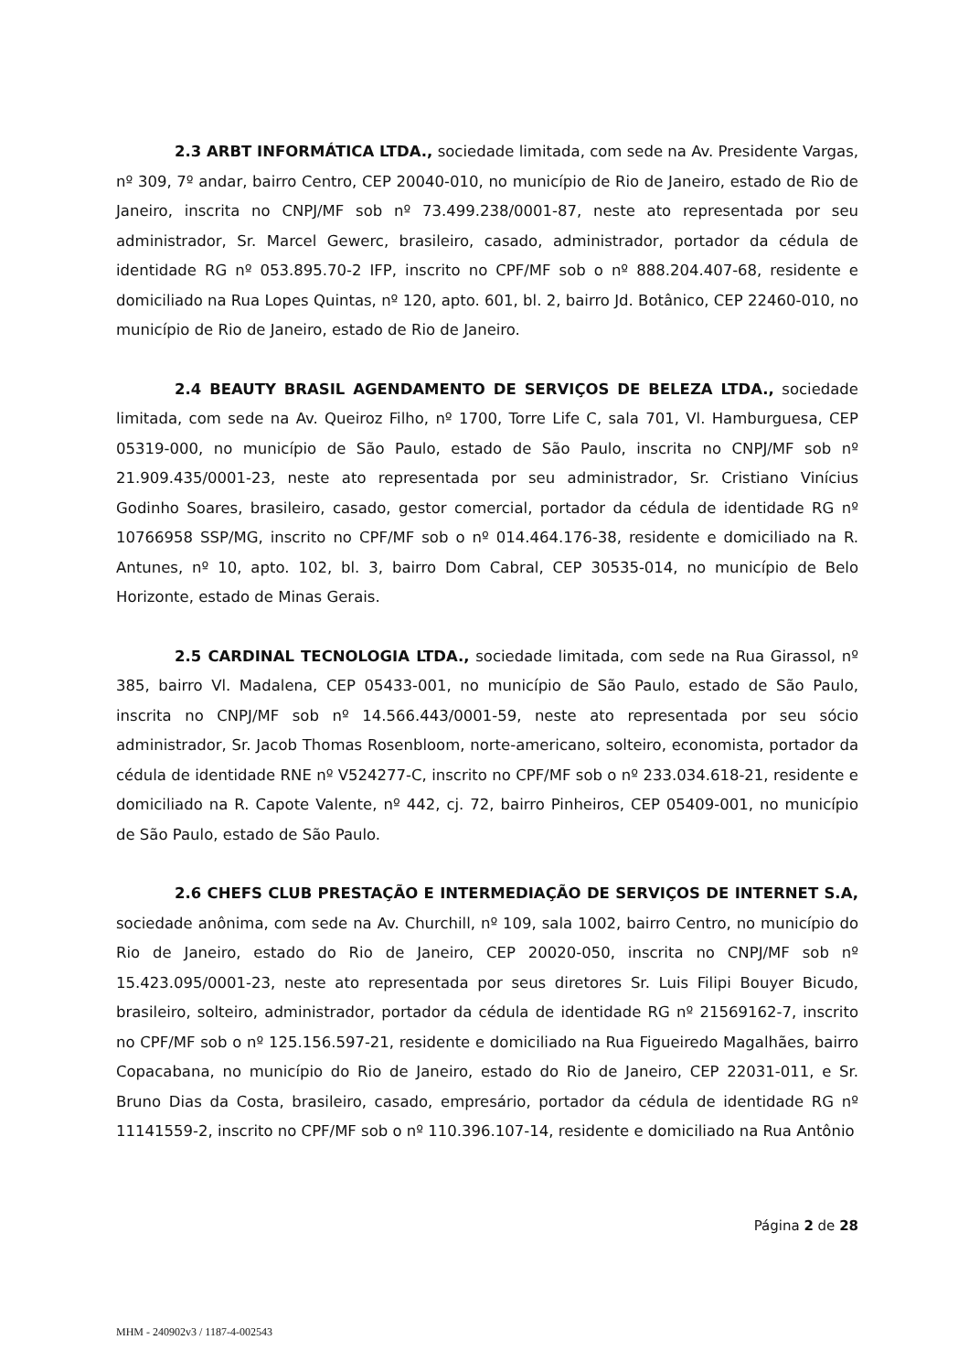2.3 ARBT INFORMÁTICA LTDA., sociedade limitada, com sede na Av. Presidente Vargas, nº 309, 7º andar, bairro Centro, CEP 20040-010, no município de Rio de Janeiro, estado de Rio de Janeiro, inscrita no CNPJ/MF sob nº 73.499.238/0001-87, neste ato representada por seu administrador, Sr. Marcel Gewerc, brasileiro, casado, administrador, portador da cédula de identidade RG nº 053.895.70-2 IFP, inscrito no CPF/MF sob o nº 888.204.407-68, residente e domiciliado na Rua Lopes Quintas, nº 120, apto. 601, bl. 2, bairro Jd. Botânico, CEP 22460-010, no município de Rio de Janeiro, estado de Rio de Janeiro.
2.4 BEAUTY BRASIL AGENDAMENTO DE SERVIÇOS DE BELEZA LTDA., sociedade limitada, com sede na Av. Queiroz Filho, nº 1700, Torre Life C, sala 701, Vl. Hamburguesa, CEP 05319-000, no município de São Paulo, estado de São Paulo, inscrita no CNPJ/MF sob nº 21.909.435/0001-23, neste ato representada por seu administrador, Sr. Cristiano Vinícius Godinho Soares, brasileiro, casado, gestor comercial, portador da cédula de identidade RG nº 10766958 SSP/MG, inscrito no CPF/MF sob o nº 014.464.176-38, residente e domiciliado na R. Antunes, nº 10, apto. 102, bl. 3, bairro Dom Cabral, CEP 30535-014, no município de Belo Horizonte, estado de Minas Gerais.
2.5 CARDINAL TECNOLOGIA LTDA., sociedade limitada, com sede na Rua Girassol, nº 385, bairro Vl. Madalena, CEP 05433-001, no município de São Paulo, estado de São Paulo, inscrita no CNPJ/MF sob nº 14.566.443/0001-59, neste ato representada por seu sócio administrador, Sr. Jacob Thomas Rosenbloom, norte-americano, solteiro, economista, portador da cédula de identidade RNE nº V524277-C, inscrito no CPF/MF sob o nº 233.034.618-21, residente e domiciliado na R. Capote Valente, nº 442, cj. 72, bairro Pinheiros, CEP 05409-001, no município de São Paulo, estado de São Paulo.
2.6 CHEFS CLUB PRESTAÇÃO E INTERMEDIAÇÃO DE SERVIÇOS DE INTERNET S.A, sociedade anônima, com sede na Av. Churchill, nº 109, sala 1002, bairro Centro, no município do Rio de Janeiro, estado do Rio de Janeiro, CEP 20020-050, inscrita no CNPJ/MF sob nº 15.423.095/0001-23, neste ato representada por seus diretores Sr. Luis Filipi Bouyer Bicudo, brasileiro, solteiro, administrador, portador da cédula de identidade RG nº 21569162-7, inscrito no CPF/MF sob o nº 125.156.597-21, residente e domiciliado na Rua Figueiredo Magalhães, bairro Copacabana, no município do Rio de Janeiro, estado do Rio de Janeiro, CEP 22031-011, e Sr. Bruno Dias da Costa, brasileiro, casado, empresário, portador da cédula de identidade RG nº 11141559-2, inscrito no CPF/MF sob o nº 110.396.107-14, residente e domiciliado na Rua Antônio
Página 2 de 28
MHM - 240902v3 / 1187-4-002543